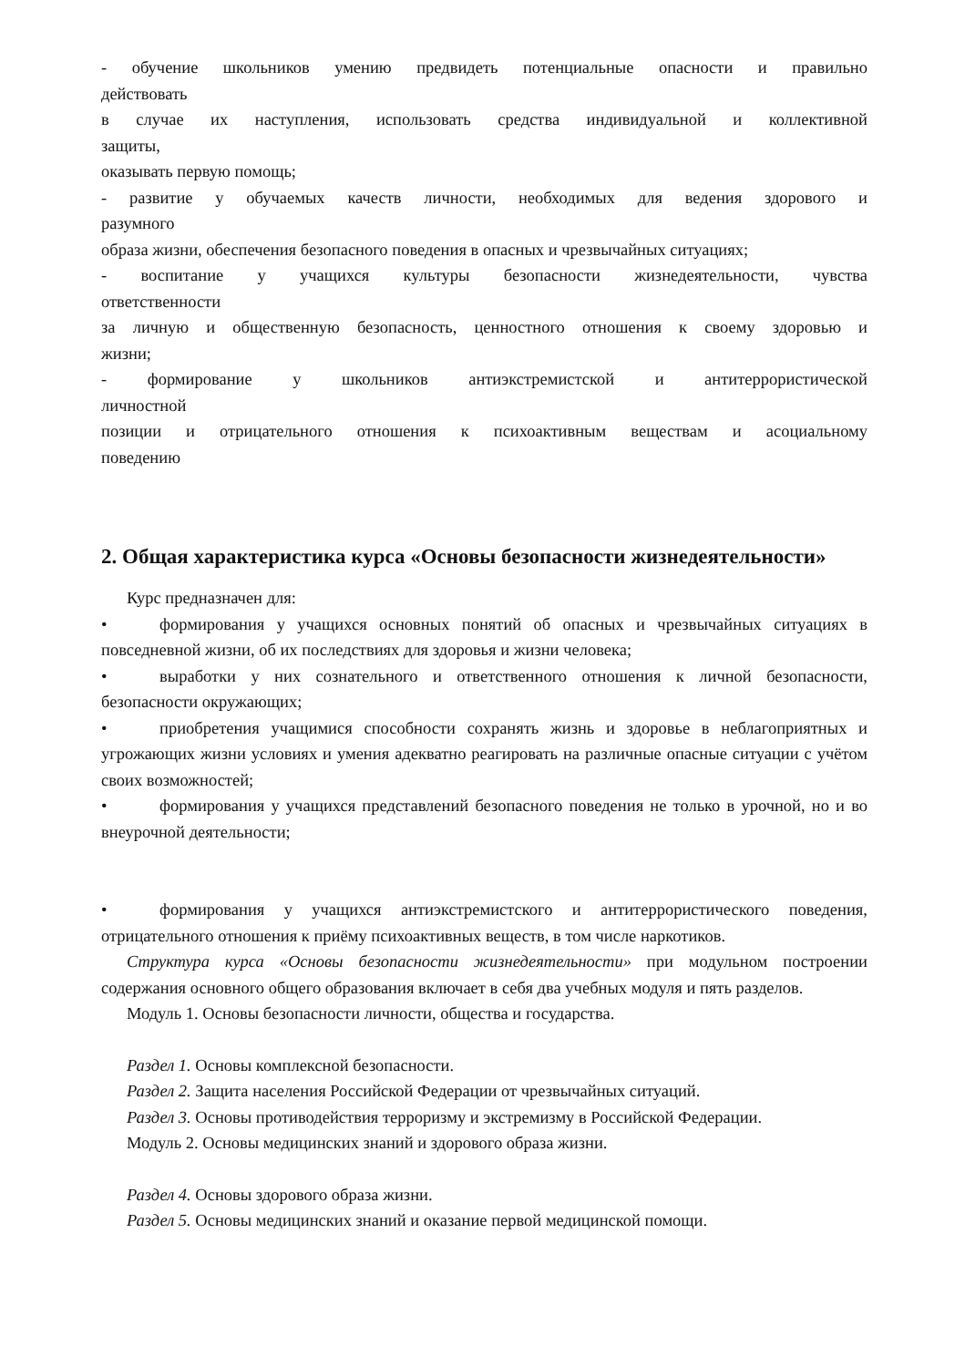- обучение школьников умению предвидеть потенциальные опасности и правильно
действовать
в случае их наступления, использовать средства индивидуальной и коллективной
защиты,
оказывать первую помощь;
- развитие у обучаемых качеств личности, необходимых для ведения здорового и
разумного
образа жизни, обеспечения безопасного поведения в опасных и чрезвычайных ситуациях;
- воспитание у учащихся культуры безопасности жизнедеятельности, чувства
ответственности
за личную и общественную безопасность, ценностного отношения к своему здоровью и
жизни;
- формирование у школьников антиэкстремистской и антитеррористической
личностной
позиции и отрицательного отношения к психоактивным веществам и асоциальному
поведению
2. Общая характеристика курса «Основы безопасности жизнедеятельности»
Курс предназначен для:
• формирования у учащихся основных понятий об опасных и чрезвычайных ситуациях в повседневной жизни, об их последствиях для здоровья и жизни человека;
• выработки у них сознательного и ответственного отношения к личной безопасности, безопасности окружающих;
• приобретения учащимися способности сохранять жизнь и здоровье в неблагоприятных и угрожающих жизни условиях и умения адекватно реагировать на различные опасные ситуации с учётом своих возможностей;
• формирования у учащихся представлений безопасного поведения не только в урочной, но и во внеурочной деятельности;
• формирования у учащихся антиэкстремистского и антитеррористического поведения, отрицательного отношения к приёму психоактивных веществ, в том числе наркотиков.
Структура курса «Основы безопасности жизнедеятельности» при модульном построении содержания основного общего образования включает в себя два учебных модуля и пять разделов.
Модуль 1. Основы безопасности личности, общества и государства.
Раздел 1. Основы комплексной безопасности.
Раздел 2. Защита населения Российской Федерации от чрезвычайных ситуаций.
Раздел 3. Основы противодействия терроризму и экстремизму в Российской Федерации.
Модуль 2. Основы медицинских знаний и здорового образа жизни.
Раздел 4. Основы здорового образа жизни.
Раздел 5. Основы медицинских знаний и оказание первой медицинской помощи.